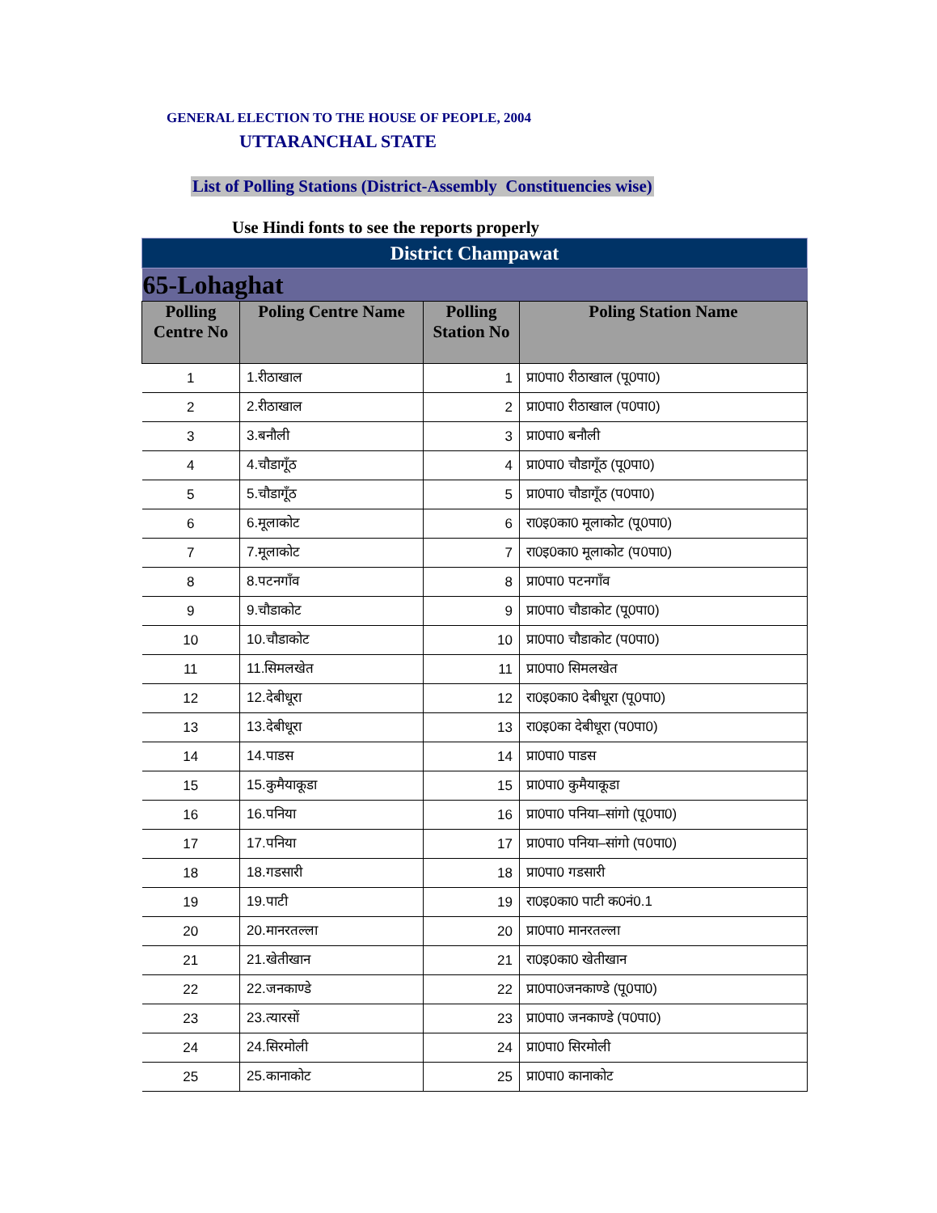GENERAL ELECTION TO THE HOUSE OF PEOPLE, 2004
UTTARANCHAL STATE
List of Polling Stations (District-Assembly Constituencies wise)
Use Hindi fonts to see the reports properly
| District Champawat | | | |
| 65-Lohaghat | | | |
| Polling Centre No | Poling Centre Name | Polling Station No | Poling Station Name |
| 1 | 1.रीठाखाल | 1 | प्रा0पा0 रीठाखाल (पू0पा0) |
| 2 | 2.रीठाखाल | 2 | प्रा0पा0 रीठाखाल (प0पा0) |
| 3 | 3.बनौली | 3 | प्रा0पा0 बनौली |
| 4 | 4.चौडागूँठ | 4 | प्रा0पा0 चौडागूँठ (पू0पा0) |
| 5 | 5.चौडागूँठ | 5 | प्रा0पा0 चौडागूँठ (प0पा0) |
| 6 | 6.मूलाकोट | 6 | रा0इ0का0 मूलाकोट (पू0पा0) |
| 7 | 7.मूलाकोट | 7 | रा0इ0का0 मूलाकोट (प0पा0) |
| 8 | 8.पटनगाँव | 8 | प्रा0पा0 पटनगाँव |
| 9 | 9.चौडाकोट | 9 | प्रा0पा0 चौडाकोट (पू0पा0) |
| 10 | 10.चौडाकोट | 10 | प्रा0पा0 चौडाकोट (प0पा0) |
| 11 | 11.सिमलखेत | 11 | प्रा0पा0 सिमलखेत |
| 12 | 12.देबीधूरा | 12 | रा0इ0का0 देबीधूरा (पू0पा0) |
| 13 | 13.देबीधूरा | 13 | रा0इ0का देबीधूरा (प0पा0) |
| 14 | 14.पाडस | 14 | प्रा0पा0 पाडस |
| 15 | 15.कुमैयाकूडा | 15 | प्रा0पा0 कुमैयाकूडा |
| 16 | 16.पनिया | 16 | प्रा0पा0 पनिया–सांगो (पू0पा0) |
| 17 | 17.पनिया | 17 | प्रा0पा0 पनिया–सांगो (प0पा0) |
| 18 | 18.गडसारी | 18 | प्रा0पा0 गडसारी |
| 19 | 19.पाटी | 19 | रा0इ0का0 पाटी क0नं0.1 |
| 20 | 20.मानरतल्ला | 20 | प्रा0पा0 मानरतल्ला |
| 21 | 21.खेतीखान | 21 | रा0इ0का0 खेतीखान |
| 22 | 22.जनकाण्डे | 22 | प्रा0पा0जनकाण्डे (पू0पा0) |
| 23 | 23.त्यारसों | 23 | प्रा0पा0 जनकाण्डे (प0पा0) |
| 24 | 24.सिरमोली | 24 | प्रा0पा0 सिरमोली |
| 25 | 25.कानाकोट | 25 | प्रा0पा0 कानाकोट |